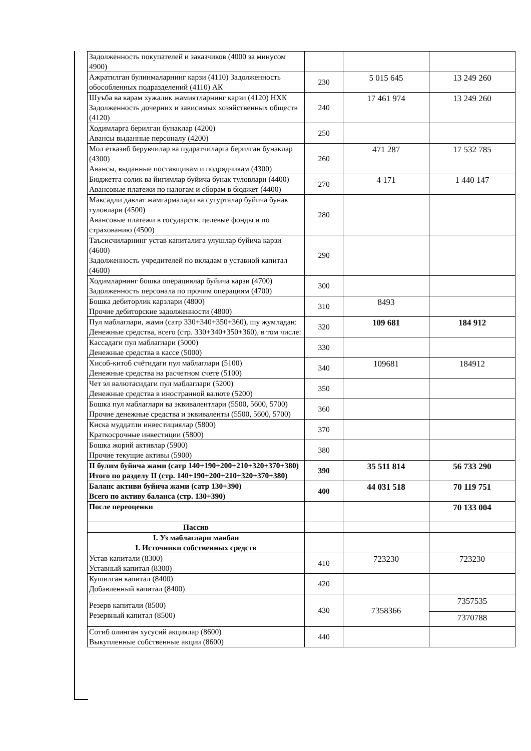| Задолженность покупателей и заказчиков (4000 за минусом 4900) | | | |
| Ажратилган булинмаларнинг карзи (4110) Задолженность обособленных подразделений (4110) АК | 230 | 5 015 645 | 13 249 260 |
| Шуъба ва карам хужалик жамиятларнинг карзи (4120) НХК Задолженность дочерних и зависимых хозяйственных обществ (4120) | 240 | 17 461 974 | 13 249 260 |
| Ходимларга берилган бунаклар (4200) Авансы выданные персоналу (4200) | 250 | | |
| Мол етказиб берувчилар ва пудратчиларга берилган бунаклар (4300) Авансы, выданные поставщикам и подрядчикам (4300) | 260 | 471 287 | 17 532 785 |
| Бюджетга солик ва йигимлар буйича бунак туловлари (4400) Авансовые платежи по налогам и сборам в бюджет (4400) | 270 | 4 171 | 1 440 147 |
| Максадли давлат жамгармалари ва сугурталар буйича бунак туловлари (4500) Авансовые платежи в государств. целевые фонды и по страхованию (4500) | 280 | | |
| Таъсисчиларнинг устав капиталига улушлар буйича карзи (4600) Задолженность учредителей по вкладам в уставной капитал (4600) | 290 | | |
| Ходимларнинг бошка операциялар буйича карзи (4700) Задолженность персонала по прочим операциям (4700) | 300 | | |
| Бошка дебиторлик карзлари (4800) Прочие дебиторские задолженности (4800) | 310 | 8493 | |
| Пул маблаглари, жами (сатр 330+340+350+360), шу жумладан: Денежные средства, всего (стр. 330+340+350+360), в том числе: | 320 | 109 681 | 184 912 |
| Кассадаги пул маблаглари (5000) Денежные средства в кассе (5000) | 330 | | |
| Хисоб-китоб счётидаги пул маблаглари (5100) Денежные средства на расчетном счете (5100) | 340 | 109681 | 184912 |
| Чет эл валютасидаги пул маблаглари (5200) Денежные средства в иностранной валюте (5200) | 350 | | |
| Бошка пул маблаглари ва эквивалентлари (5500, 5600, 5700) Прочие денежные средства и эквиваленты (5500, 5600, 5700) | 360 | | |
| Киска муддатли инвестициялар (5800) Краткосрочные инвестиции (5800) | 370 | | |
| Бошка жорий активлар (5900) Прочие текущие активы (5900) | 380 | | |
| II булим буйича жами (сатр 140+190+200+210+320+370+380) Итого по разделу II (стр. 140+190+200+210+320+370+380) | 390 | 35 511 814 | 56 733 290 |
| Баланс активи буйича жами (сатр 130+390) Всего по активу баланса (стр. 130+390) | 400 | 44 031 518 | 70 119 751 |
| После переоценки | | | 70 133 004 |
| Пассив | | | |
| I. Уз маблаглари манбаи I. Источники собственных средств | | | |
| Устав капитали (8300) Уставный капитал (8300) | 410 | 723230 | 723230 |
| Кушилган капитал (8400) Добавленный капитал (8400) | 420 | | |
| Резерв капитали (8500) Резервный капитал (8500) | 430 | 7358366 | 7357535 7370788 |
| Сотиб олинган хусусий акциялар (8600) Выкупленные собственные акции (8600) | 440 | | |